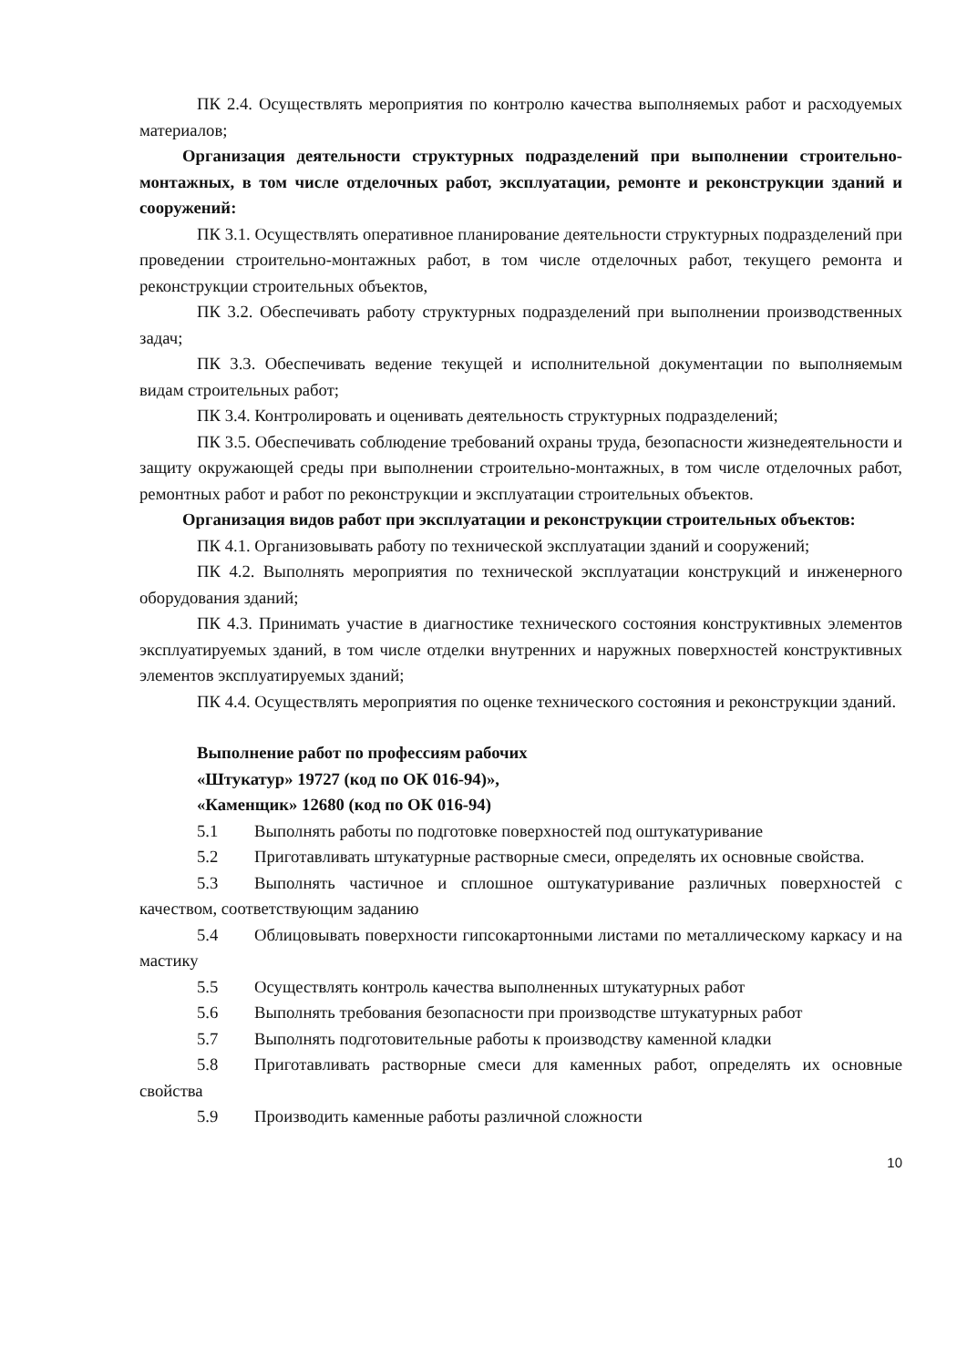ПК 2.4. Осуществлять мероприятия по контролю качества выполняемых работ и расходуемых материалов;
Организация деятельности структурных подразделений при выполнении строительно-монтажных, в том числе отделочных работ, эксплуатации, ремонте и реконструкции зданий и сооружений:
ПК 3.1. Осуществлять оперативное планирование деятельности структурных подразделений при проведении строительно-монтажных работ, в том числе отделочных работ, текущего ремонта и реконструкции строительных объектов,
ПК 3.2. Обеспечивать работу структурных подразделений при выполнении производственных задач;
ПК 3.3. Обеспечивать ведение текущей и исполнительной документации по выполняемым видам строительных работ;
ПК 3.4. Контролировать и оценивать деятельность структурных подразделений;
ПК 3.5. Обеспечивать соблюдение требований охраны труда, безопасности жизнедеятельности и защиту окружающей среды при выполнении строительно-монтажных, в том числе отделочных работ, ремонтных работ и работ по реконструкции и эксплуатации строительных объектов.
Организация видов работ при эксплуатации и реконструкции строительных объектов:
ПК 4.1. Организовывать работу по технической эксплуатации зданий и сооружений;
ПК 4.2. Выполнять мероприятия по технической эксплуатации конструкций и инженерного оборудования зданий;
ПК 4.3. Принимать участие в диагностике технического состояния конструктивных элементов эксплуатируемых зданий, в том числе отделки внутренних и наружных поверхностей конструктивных элементов эксплуатируемых зданий;
ПК 4.4. Осуществлять мероприятия по оценке технического состояния и реконструкции зданий.
Выполнение работ по профессиям рабочих
«Штукатур» 19727 (код по ОК 016-94)»,
«Каменщик» 12680 (код по ОК 016-94)
5.1 Выполнять работы по подготовке поверхностей под оштукатуривание
5.2 Приготавливать штукатурные растворные смеси, определять их основные свойства.
5.3 Выполнять частичное и сплошное оштукатуривание различных поверхностей с качеством, соответствующим заданию
5.4 Облицовывать поверхности гипсокартонными листами по металлическому каркасу и на мастику
5.5 Осуществлять контроль качества выполненных штукатурных работ
5.6 Выполнять требования безопасности при производстве штукатурных работ
5.7 Выполнять подготовительные работы к производству каменной кладки
5.8 Приготавливать растворные смеси для каменных работ, определять их основные свойства
5.9 Производить каменные работы различной сложности
10